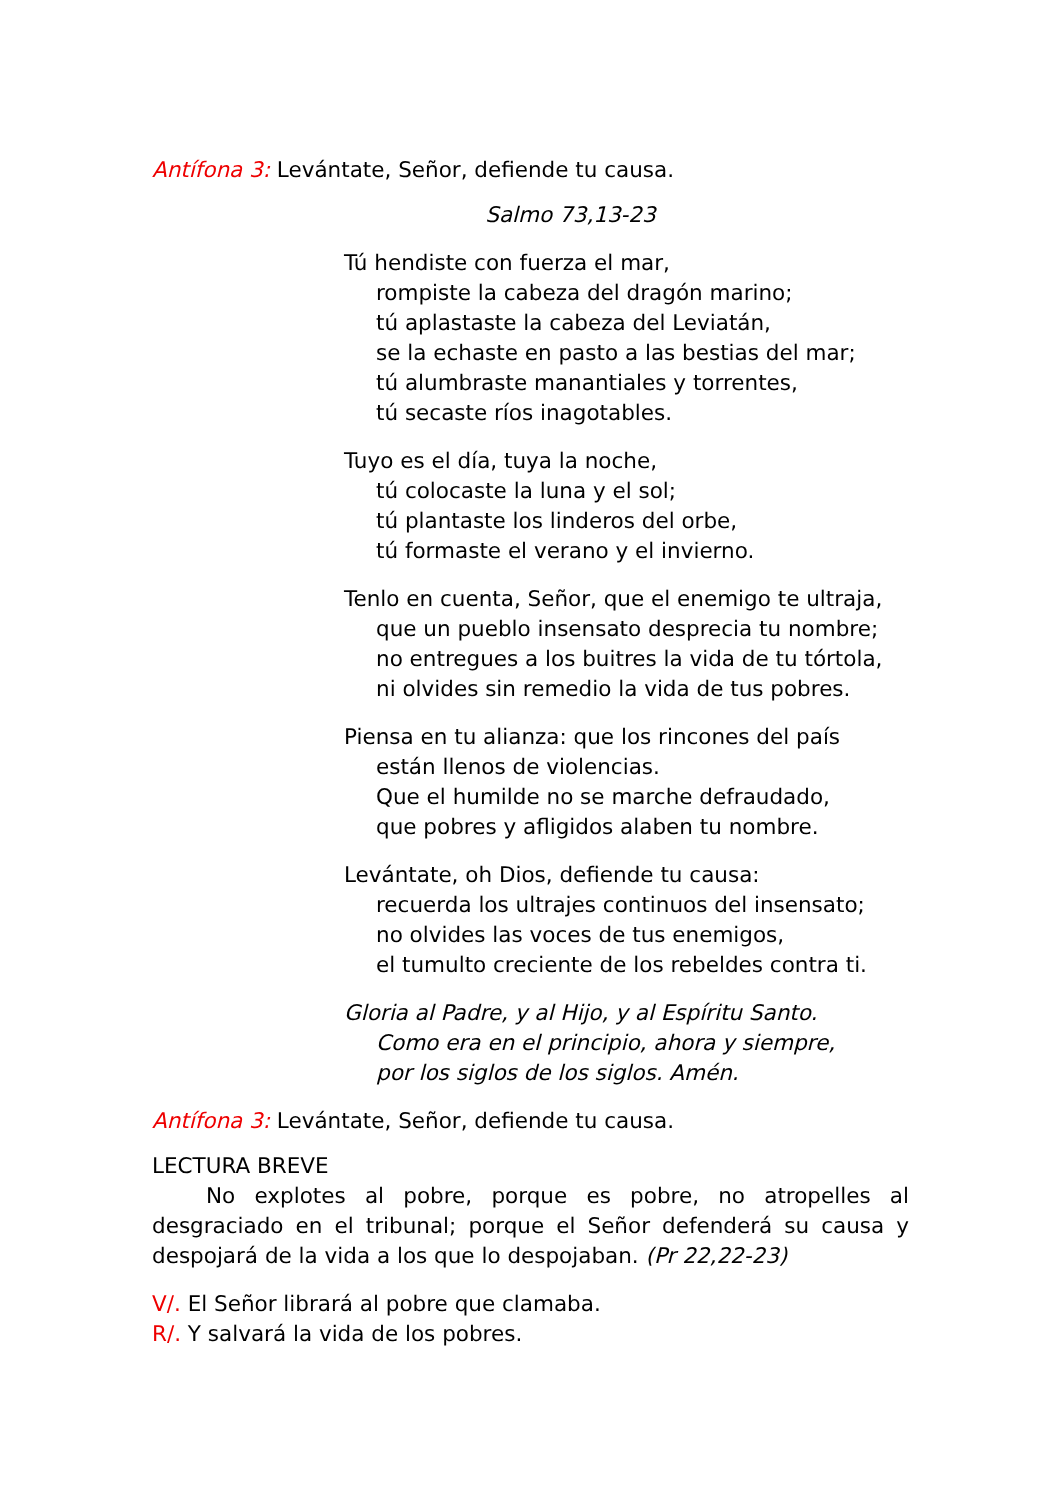Antífona 3: Levántate, Señor, defiende tu causa.
Salmo 73,13-23
Tú hendiste con fuerza el mar,
rompiste la cabeza del dragón marino;
tú aplastaste la cabeza del Leviatán,
se la echaste en pasto a las bestias del mar;
tú alumbraste manantiales y torrentes,
tú secaste ríos inagotables.
Tuyo es el día, tuya la noche,
tú colocaste la luna y el sol;
tú plantaste los linderos del orbe,
tú formaste el verano y el invierno.
Tenlo en cuenta, Señor, que el enemigo te ultraja,
que un pueblo insensato desprecia tu nombre;
no entregues a los buitres la vida de tu tórtola,
ni olvides sin remedio la vida de tus pobres.
Piensa en tu alianza: que los rincones del país
están llenos de violencias.
Que el humilde no se marche defraudado,
que pobres y afligidos alaben tu nombre.
Levántate, oh Dios, defiende tu causa:
recuerda los ultrajes continuos del insensato;
no olvides las voces de tus enemigos,
el tumulto creciente de los rebeldes contra ti.
Gloria al Padre, y al Hijo, y al Espíritu Santo.
Como era en el principio, ahora y siempre,
por los siglos de los siglos. Amén.
Antífona 3: Levántate, Señor, defiende tu causa.
LECTURA BREVE
No explotes al pobre, porque es pobre, no atropelles al desgraciado en el tribunal; porque el Señor defenderá su causa y despojará de la vida a los que lo despojaban. (Pr 22,22-23)
V/. El Señor librará al pobre que clamaba.
R/. Y salvará la vida de los pobres.